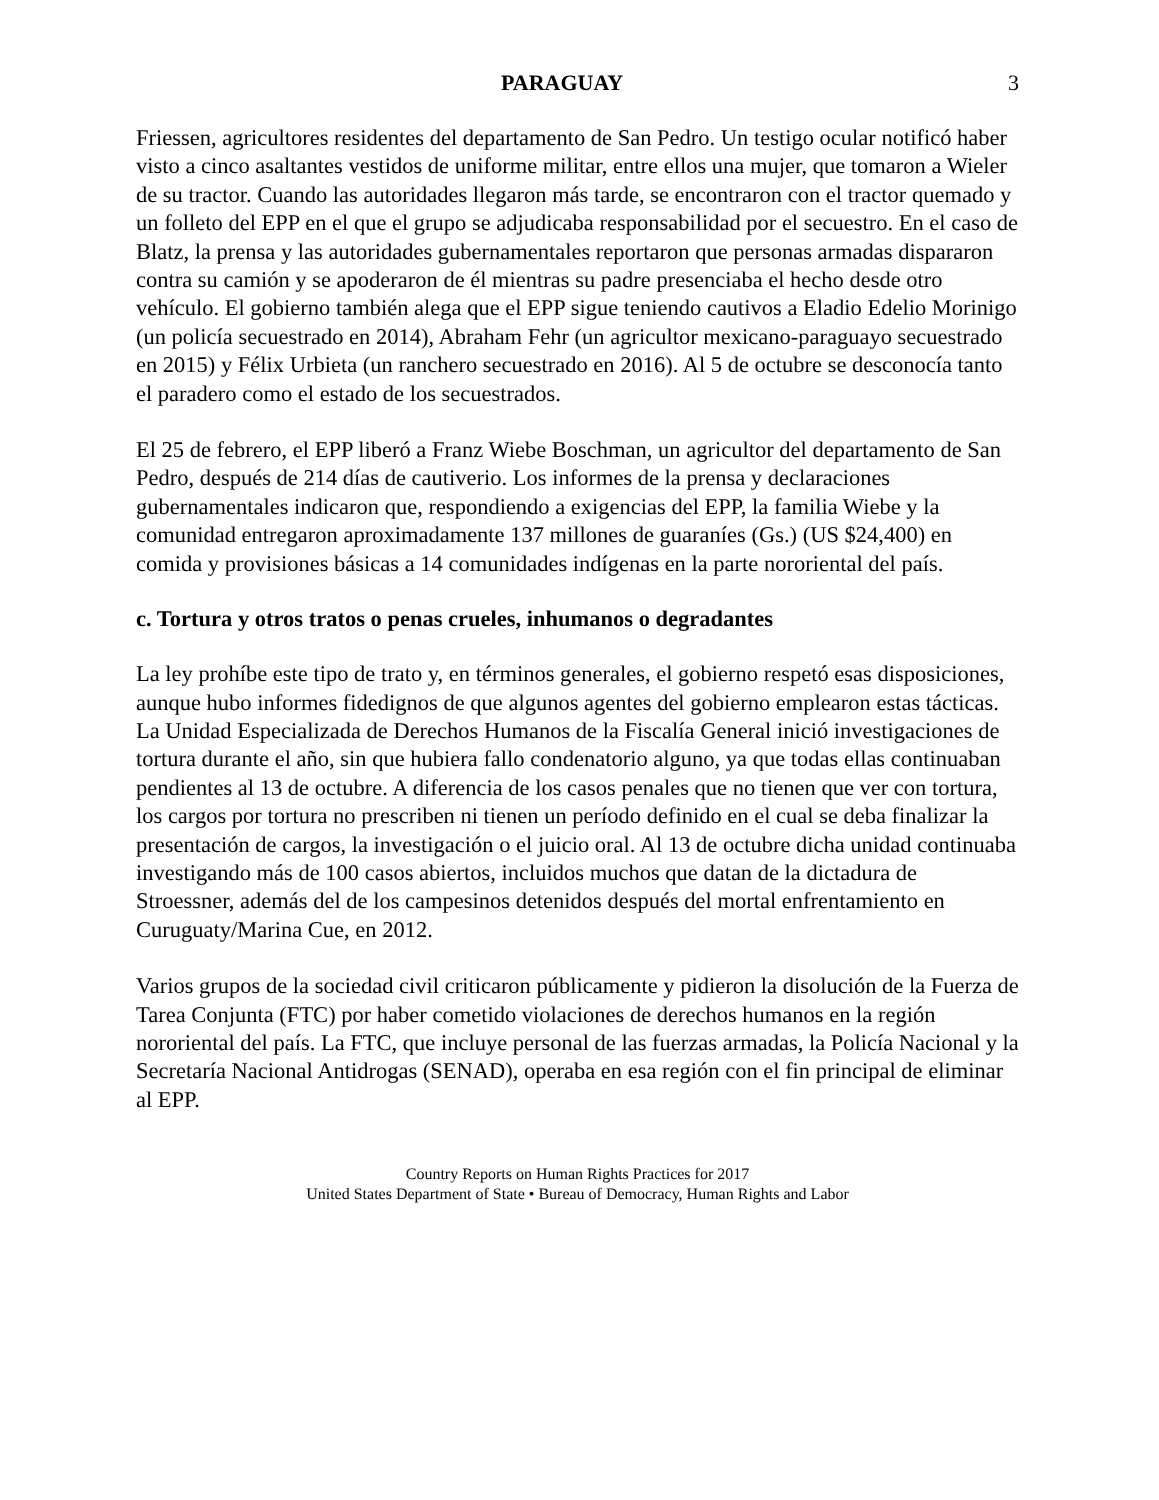PARAGUAY 3
Friessen, agricultores residentes del departamento de San Pedro. Un testigo ocular notificó haber visto a cinco asaltantes vestidos de uniforme militar, entre ellos una mujer, que tomaron a Wieler de su tractor. Cuando las autoridades llegaron más tarde, se encontraron con el tractor quemado y un folleto del EPP en el que el grupo se adjudicaba responsabilidad por el secuestro. En el caso de Blatz, la prensa y las autoridades gubernamentales reportaron que personas armadas dispararon contra su camión y se apoderaron de él mientras su padre presenciaba el hecho desde otro vehículo. El gobierno también alega que el EPP sigue teniendo cautivos a Eladio Edelio Morinigo (un policía secuestrado en 2014), Abraham Fehr (un agricultor mexicano-paraguayo secuestrado en 2015) y Félix Urbieta (un ranchero secuestrado en 2016). Al 5 de octubre se desconocía tanto el paradero como el estado de los secuestrados.
El 25 de febrero, el EPP liberó a Franz Wiebe Boschman, un agricultor del departamento de San Pedro, después de 214 días de cautiverio. Los informes de la prensa y declaraciones gubernamentales indicaron que, respondiendo a exigencias del EPP, la familia Wiebe y la comunidad entregaron aproximadamente 137 millones de guaraníes (Gs.) (US $24,400) en comida y provisiones básicas a 14 comunidades indígenas en la parte nororiental del país.
c. Tortura y otros tratos o penas crueles, inhumanos o degradantes
La ley prohíbe este tipo de trato y, en términos generales, el gobierno respetó esas disposiciones, aunque hubo informes fidedignos de que algunos agentes del gobierno emplearon estas tácticas. La Unidad Especializada de Derechos Humanos de la Fiscalía General inició investigaciones de tortura durante el año, sin que hubiera fallo condenatorio alguno, ya que todas ellas continuaban pendientes al 13 de octubre. A diferencia de los casos penales que no tienen que ver con tortura, los cargos por tortura no prescriben ni tienen un período definido en el cual se deba finalizar la presentación de cargos, la investigación o el juicio oral. Al 13 de octubre dicha unidad continuaba investigando más de 100 casos abiertos, incluidos muchos que datan de la dictadura de Stroessner, además del de los campesinos detenidos después del mortal enfrentamiento en Curuguaty/Marina Cue, en 2012.
Varios grupos de la sociedad civil criticaron públicamente y pidieron la disolución de la Fuerza de Tarea Conjunta (FTC) por haber cometido violaciones de derechos humanos en la región nororiental del país. La FTC, que incluye personal de las fuerzas armadas, la Policía Nacional y la Secretaría Nacional Antidrogas (SENAD), operaba en esa región con el fin principal de eliminar al EPP.
Country Reports on Human Rights Practices for 2017
United States Department of State • Bureau of Democracy, Human Rights and Labor